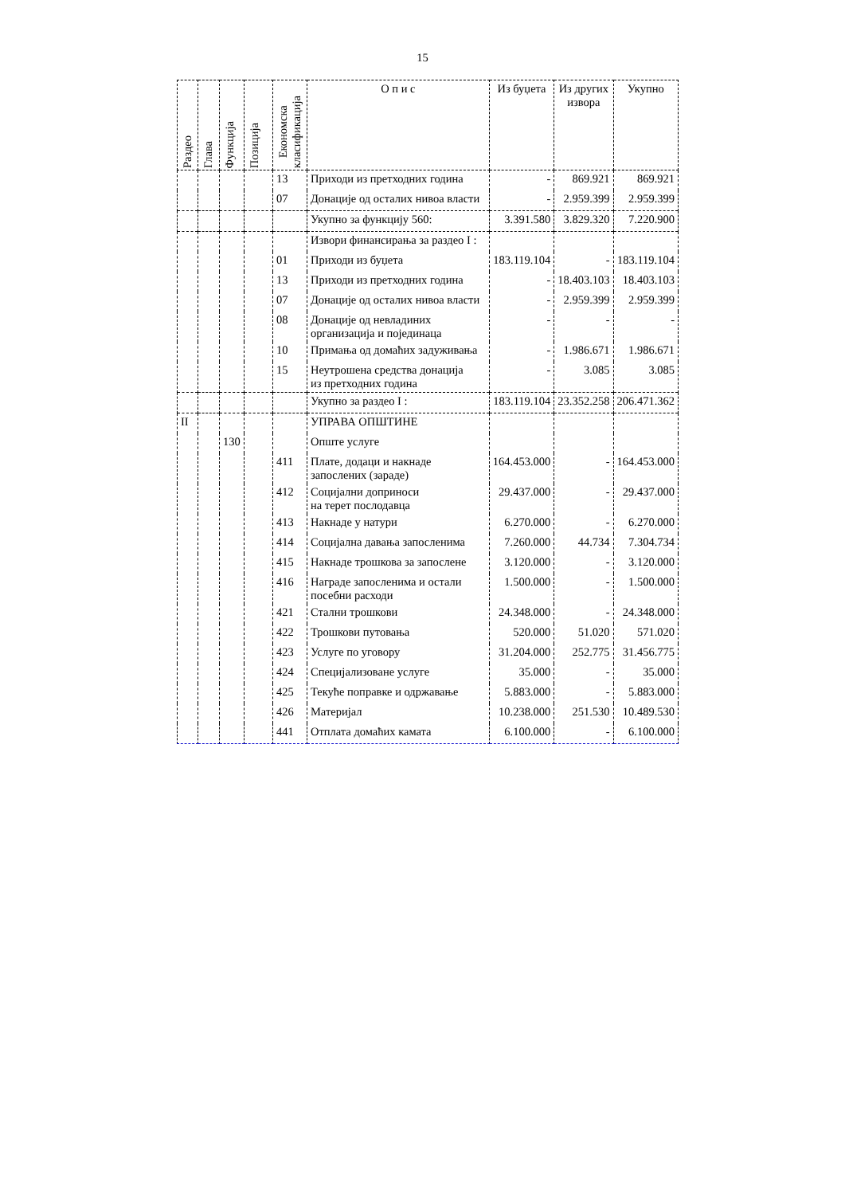15
| Раздео | Глава | Функција | Позиција | Економска класификација | О п и с | Из буџета | Из других извора | Укупно |
| --- | --- | --- | --- | --- | --- | --- | --- | --- |
| | | | | 13 | Приходи из претходних година | - | 869.921 | 869.921 |
| | | | | 07 | Донације од осталих нивоа власти | - | 2.959.399 | 2.959.399 |
| | | | | | Укупно за функцију 560: | 3.391.580 | 3.829.320 | 7.220.900 |
| | | | | | Извори финансирања за раздео I : | | | |
| | | | | 01 | Приходи из буџета | 183.119.104 | - | 183.119.104 |
| | | | | 13 | Приходи из претходних година | - | 18.403.103 | 18.403.103 |
| | | | | 07 | Донације од осталих нивоа власти | - | 2.959.399 | 2.959.399 |
| | | | | 08 | Донације од невладиних организација и појединаца | - | - | - |
| | | | | 10 | Примања од домаћих задуживања | - | 1.986.671 | 1.986.671 |
| | | | | 15 | Неутрошена средства донација из претходних година | - | 3.085 | 3.085 |
| | | | | | Укупно за раздео I : | 183.119.104 | 23.352.258 | 206.471.362 |
| II | | | | | УПРАВА ОПШТИНЕ | | | |
| | | 130 | | | Опште услуге | | | |
| | | | | 411 | Плате, додаци и накнаде запослених (зараде) | 164.453.000 | - | 164.453.000 |
| | | | | 412 | Социјални доприноси на терет послодавца | 29.437.000 | - | 29.437.000 |
| | | | | 413 | Накнаде у натури | 6.270.000 | - | 6.270.000 |
| | | | | 414 | Социјална давања запосленима | 7.260.000 | 44.734 | 7.304.734 |
| | | | | 415 | Накнаде трошкова за запослене | 3.120.000 | - | 3.120.000 |
| | | | | 416 | Награде запосленима и остали посебни расходи | 1.500.000 | - | 1.500.000 |
| | | | | 421 | Стални трошкови | 24.348.000 | - | 24.348.000 |
| | | | | 422 | Трошкови путовања | 520.000 | 51.020 | 571.020 |
| | | | | 423 | Услуге по уговору | 31.204.000 | 252.775 | 31.456.775 |
| | | | | 424 | Специјализоване услуге | 35.000 | - | 35.000 |
| | | | | 425 | Текуће поправке и одржавање | 5.883.000 | - | 5.883.000 |
| | | | | 426 | Материјал | 10.238.000 | 251.530 | 10.489.530 |
| | | | | 441 | Отплата домаћих камата | 6.100.000 | - | 6.100.000 |